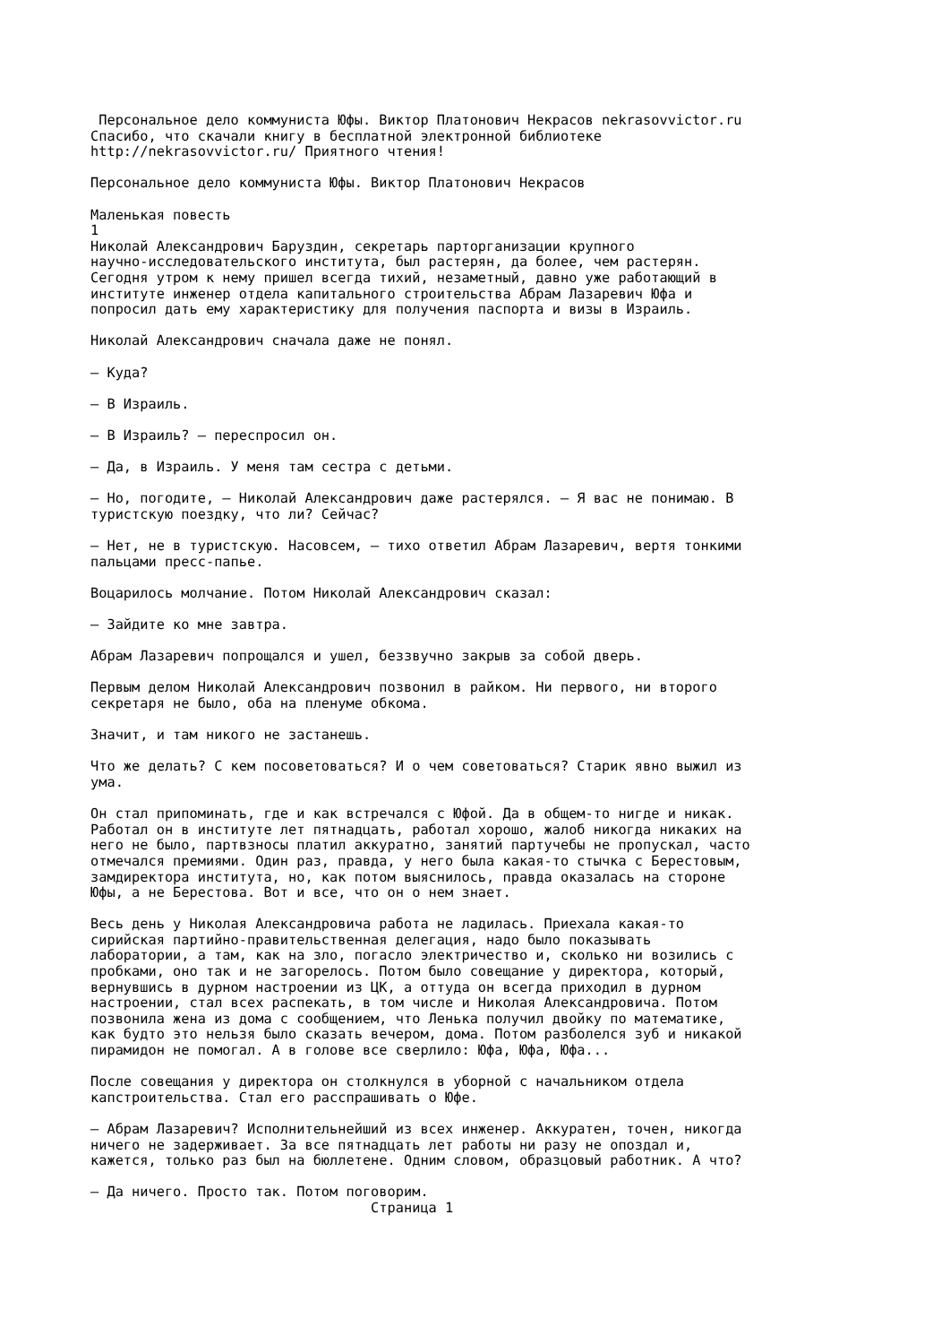Персональное дело коммуниста Юфы. Виктор Платонович Некрасов nekrasovvictor.ru
Спасибо, что скачали книгу в бесплатной электронной библиотеке
http://nekrasovvictor.ru/ Приятного чтения!

Персональное дело коммуниста Юфы. Виктор Платонович Некрасов

Маленькая повесть
1
Николай Александрович Баруздин, секретарь парторганизации крупного
научно-исследовательского института, был растерян, да более, чем растерян.
Сегодня утром к нему пришел всегда тихий, незаметный, давно уже работающий в
институте инженер отдела капитального строительства Абрам Лазаревич Юфа и
попросил дать ему характеристику для получения паспорта и визы в Израиль.

Николай Александрович сначала даже не понял.

— Куда?

— В Израиль.

— В Израиль? — переспросил он.

— Да, в Израиль. У меня там сестра с детьми.

— Но, погодите, — Николай Александрович даже растерялся. — Я вас не понимаю. В
туристскую поездку, что ли? Сейчас?

— Нет, не в туристскую. Насовсем, — тихо ответил Абрам Лазаревич, вертя тонкими
пальцами пресс-папье.

Воцарилось молчание. Потом Николай Александрович сказал:

— Зайдите ко мне завтра.

Абрам Лазаревич попрощался и ушел, беззвучно закрыв за собой дверь.

Первым делом Николай Александрович позвонил в райком. Ни первого, ни второго
секретаря не было, оба на пленуме обкома.

Значит, и там никого не застанешь.

Что же делать? С кем посоветоваться? И о чем советоваться? Старик явно выжил из
ума.

Он стал припоминать, где и как встречался с Юфой. Да в общем-то нигде и никак.
Работал он в институте лет пятнадцать, работал хорошо, жалоб никогда никаких на
него не было, партвзносы платил аккуратно, занятий партучебы не пропускал, часто
отмечался премиями. Один раз, правда, у него была какая-то стычка с Берестовым,
замдиректора института, но, как потом выяснилось, правда оказалась на стороне
Юфы, а не Берестова. Вот и все, что он о нем знает.

Весь день у Николая Александровича работа не ладилась. Приехала какая-то
сирийская партийно-правительственная делегация, надо было показывать
лаборатории, а там, как на зло, погасло электричество и, сколько ни возились с
пробками, оно так и не загорелось. Потом было совещание у директора, который,
вернувшись в дурном настроении из ЦК, а оттуда он всегда приходил в дурном
настроении, стал всех распекать, в том числе и Николая Александровича. Потом
позвонила жена из дома с сообщением, что Ленька получил двойку по математике,
как будто это нельзя было сказать вечером, дома. Потом разболелся зуб и никакой
пирамидон не помогал. А в голове все сверлило: Юфа, Юфа, Юфа...

После совещания у директора он столкнулся в уборной с начальником отдела
капстроительства. Стал его расспрашивать о Юфе.

— Абрам Лазаревич? Исполнительнейший из всех инженер. Аккуратен, точен, никогда
ничего не задерживает. За все пятнадцать лет работы ни разу не опоздал и,
кажется, только раз был на бюллетене. Одним словом, образцовый работник. А что?

— Да ничего. Просто так. Потом поговорим.
                                  Страница 1